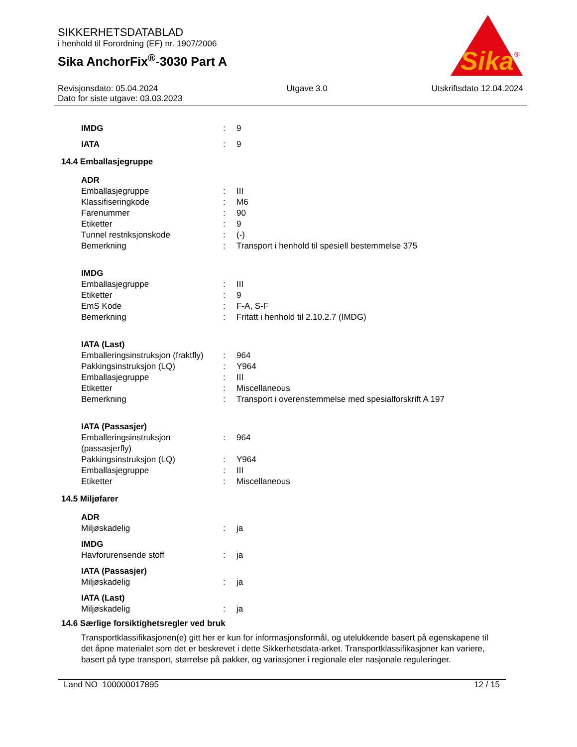Sika
®
SIKKERHETSDATABLAD
i henhold til Forordning (EF) nr. 1907/2006
Sika AnchorFix<sup>®</sup>-3030 Part A
Revisjonsdato: 05.04.2024
Dato for siste utgave: 03.03.2023
Utgave 3.0 Utskriftsdato 12.04.2024
| IMDG | : | 9 |
| IATA | : | 9 |
14.4 Emballasjegruppe
ADR
| Emballasjegruppe | : | III |
| Klassifiseringkode | : | M6 |
| Farenummer | : | 90 |
| Etiketter | : | 9 |
| Tunnel restriksjonskode | : | (-) |
| Bemerkning | : | Transport i henhold til spesiell bestemmelse 375 |
IMDG
| Emballasjegruppe | : | III |
| Etiketter | : | 9 |
| EmS Kode | : | F-A, S-F |
| Bemerkning | : | Fritatt i henhold til 2.10.2.7 (IMDG) |
IATA (Last)
| Emballeringsinstruksjon (fraktfly) | : | 964 |
| Pakkingsinstruksjon (LQ) | : | Y964 |
| Emballasjegruppe | : | III |
| Etiketter | : | Miscellaneous |
| Bemerkning | : | Transport i overenstemmelse med spesialforskrift A 197 |
IATA (Passasjer)
| Emballeringsinstruksjon (passasjerfly) | : | 964 |
| Pakkingsinstruksjon (LQ) | : | Y964 |
| Emballasjegruppe | : | III |
| Etiketter | : | Miscellaneous |
14.5 Miljøfarer
ADR
| Miljøskadelig | : | ja |
IMDG
| Havforurensende stoff | : | ja |
IATA (Passasjer)
| Miljøskadelig | : | ja |
IATA (Last)
| Miljøskadelig | : | ja |
14.6 Særlige forsiktighetsregler ved bruk
Transportklassifikasjonen(e) gitt her er kun for informasjonsformål, og utelukkende basert på egenskapene til det åpne materialet som det er beskrevet i dette Sikkerhetsdata-arket. Transportklassifikasjoner kan variere, basert på type transport, størrelse på pakker, og variasjoner i regionale eler nasjonale reguleringer.
Land NO 100000017895 12 / 15